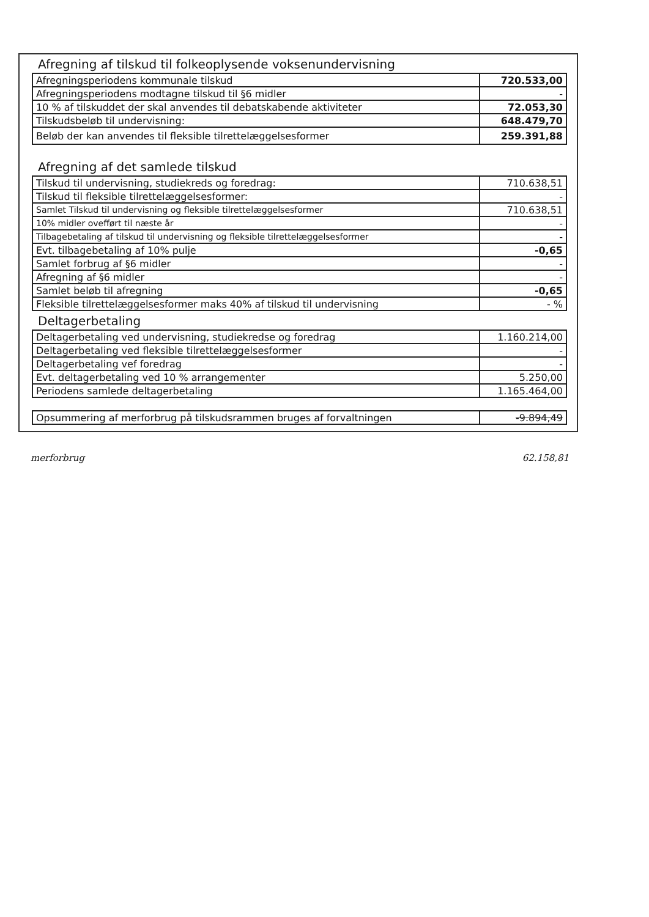Afregning af tilskud til folkeoplysende voksenundervisning
| Afregningsperiodens kommunale tilskud | 720.533,00 |
| Afregningsperiodens modtagne tilskud til §6 midler | - |
| 10 % af tilskuddet der skal anvendes til debatskabende aktiviteter | 72.053,30 |
| Tilskudsbeløb til undervisning: | 648.479,70 |
| Beløb der kan anvendes til fleksible tilrettelæggelsesformer | 259.391,88 |
Afregning af det samlede tilskud
| Tilskud til undervisning, studiekreds og foredrag: | 710.638,51 |
| Tilskud til fleksible tilrettelæggelsesformer: | - |
| Samlet Tilskud til undervisning og fleksible tilrettelæggelsesformer | 710.638,51 |
| 10% midler ovefført til næste år | - |
| Tilbagebetaling af tilskud til undervisning og fleksible tilrettelæggelsesformer | - |
| Evt. tilbagebetaling af 10% pulje | -0,65 |
| Samlet forbrug af §6 midler | - |
| Afregning af §6 midler | - |
| Samlet beløb til afregning | -0,65 |
| Fleksible tilrettelæggelsesformer maks 40% af tilskud til undervisning | - % |
Deltagerbetaling
| Deltagerbetaling ved undervisning, studiekredse og foredrag | 1.160.214,00 |
| Deltagerbetaling ved fleksible tilrettelæggelsesformer | - |
| Deltagerbetaling vef foredrag | - |
| Evt. deltagerbetaling ved 10 % arrangementer | 5.250,00 |
| Periodens samlede deltagerbetaling | 1.165.464,00 |
| Opsummering af merforbrug på tilskudsrammen bruges af forvaltningen | -9.894,49 |
merforbrug 62.158,81